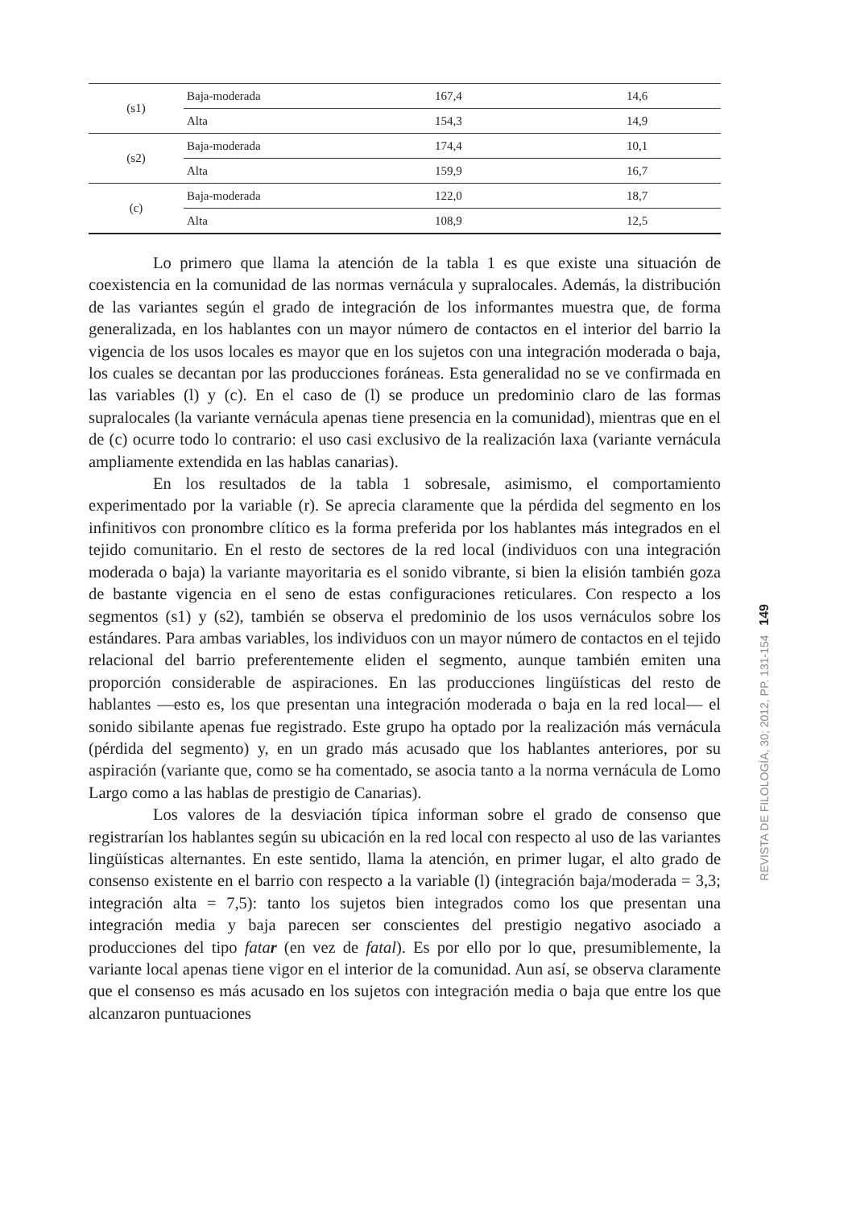| (s1) | Baja-moderada | 167,4 | 14,6 |
| | Alta | 154,3 | 14,9 |
| (s2) | Baja-moderada | 174,4 | 10,1 |
| | Alta | 159,9 | 16,7 |
| (c) | Baja-moderada | 122,0 | 18,7 |
| | Alta | 108,9 | 12,5 |
Lo primero que llama la atención de la tabla 1 es que existe una situación de coexistencia en la comunidad de las normas vernácula y supralocales. Además, la distribución de las variantes según el grado de integración de los informantes muestra que, de forma generalizada, en los hablantes con un mayor número de contactos en el interior del barrio la vigencia de los usos locales es mayor que en los sujetos con una integración moderada o baja, los cuales se decantan por las producciones foráneas. Esta generalidad no se ve confirmada en las variables (l) y (c). En el caso de (l) se produce un predominio claro de las formas supralocales (la variante vernácula apenas tiene presencia en la comunidad), mientras que en el de (c) ocurre todo lo contrario: el uso casi exclusivo de la realización laxa (variante vernácula ampliamente extendida en las hablas canarias).
En los resultados de la tabla 1 sobresale, asimismo, el comportamiento experimentado por la variable (r). Se aprecia claramente que la pérdida del segmento en los infinitivos con pronombre clítico es la forma preferida por los hablantes más integrados en el tejido comunitario. En el resto de sectores de la red local (individuos con una integración moderada o baja) la variante mayoritaria es el sonido vibrante, si bien la elisión también goza de bastante vigencia en el seno de estas configuraciones reticulares. Con respecto a los segmentos (s1) y (s2), también se observa el predominio de los usos vernáculos sobre los estándares. Para ambas variables, los individuos con un mayor número de contactos en el tejido relacional del barrio preferentemente eliden el segmento, aunque también emiten una proporción considerable de aspiraciones. En las producciones lingüísticas del resto de hablantes —esto es, los que presentan una integración moderada o baja en la red local— el sonido sibilante apenas fue registrado. Este grupo ha optado por la realización más vernácula (pérdida del segmento) y, en un grado más acusado que los hablantes anteriores, por su aspiración (variante que, como se ha comentado, se asocia tanto a la norma vernácula de Lomo Largo como a las hablas de prestigio de Canarias).
Los valores de la desviación típica informan sobre el grado de consenso que registrarían los hablantes según su ubicación en la red local con respecto al uso de las variantes lingüísticas alternantes. En este sentido, llama la atención, en primer lugar, el alto grado de consenso existente en el barrio con respecto a la variable (l) (integración baja/moderada = 3,3; integración alta = 7,5): tanto los sujetos bien integrados como los que presentan una integración media y baja parecen ser conscientes del prestigio negativo asociado a producciones del tipo fatar (en vez de fatal). Es por ello por lo que, presumiblemente, la variante local apenas tiene vigor en el interior de la comunidad. Aun así, se observa claramente que el consenso es más acusado en los sujetos con integración media o baja que entre los que alcanzaron puntuaciones
REVISTA DE FILOLOGÍA, 30; 2012, PP. 131-154 149